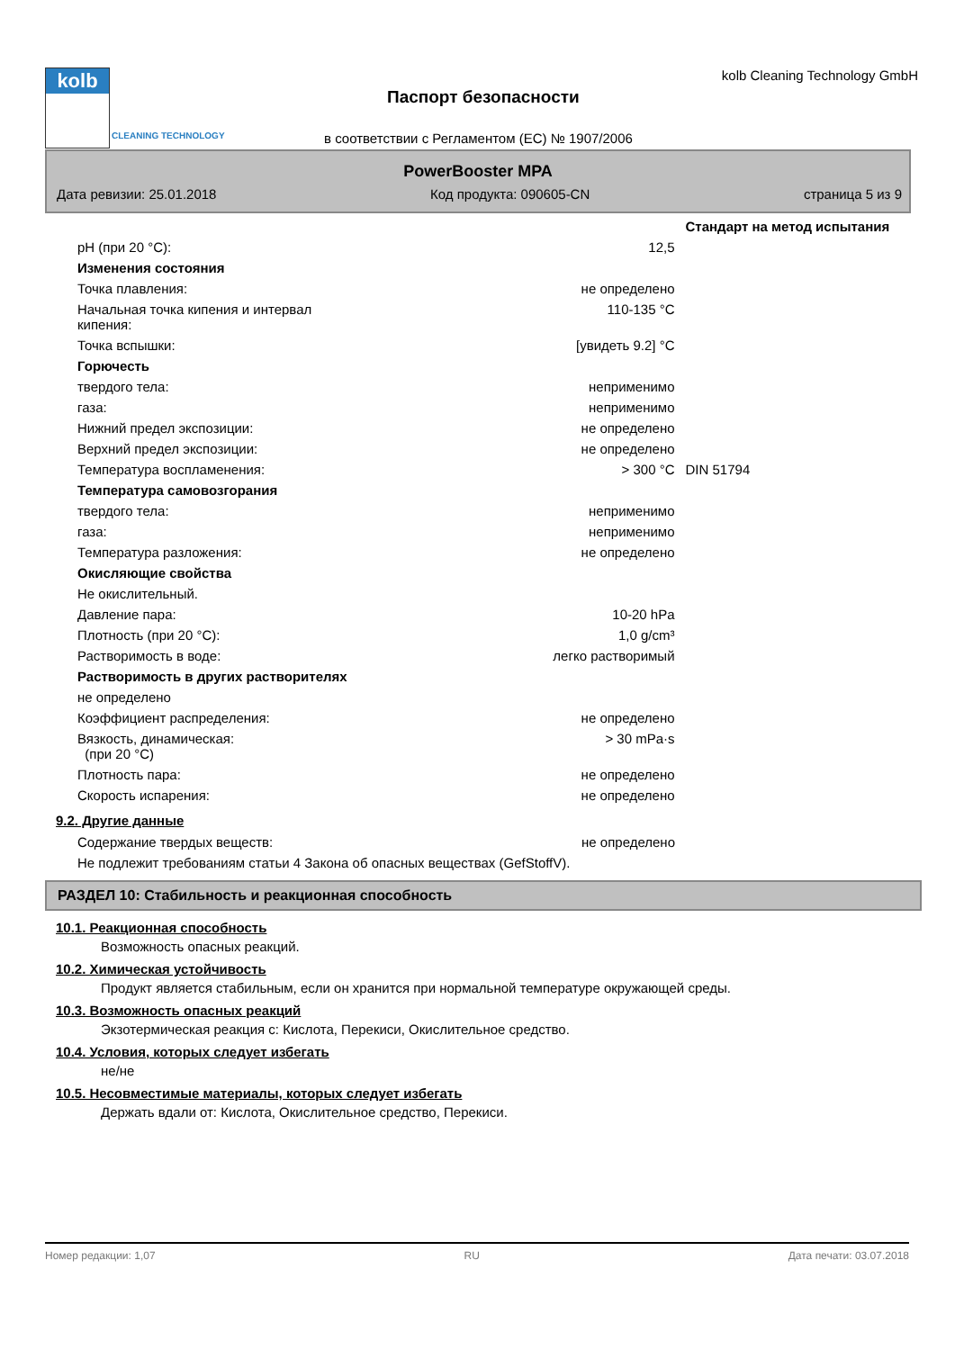kolb
CLEANING TECHNOLOGY
Паспорт безопасности
kolb Cleaning Technology GmbH
в соответствии с Регламентом (ЕС) № 1907/2006
PowerBooster MPA
Дата ревизии: 25.01.2018 Код продукта: 090605-CN страница 5 из 9
| | | Стандарт на метод испытания |
| pH (при 20 °C): | 12,5 | |
| Изменения состояния | | |
| Точка плавления: | не определено | |
| Начальная точка кипения и интервал кипения: | 110-135 °C | |
| Точка вспышки: | [увидеть 9.2] °C | |
| Горючесть | | |
| твердого тела: | неприменимо | |
| газа: | неприменимо | |
| Нижний предел экспозиции: | не определено | |
| Верхний предел экспозиции: | не определено | |
| Температура воспламенения: | > 300 °C | DIN 51794 |
| Температура самовозгорания | | |
| твердого тела: | неприменимо | |
| газа: | неприменимо | |
| Температура разложения: | не определено | |
| Окисляющие свойства | | |
| Не окислительный. | | |
| Давление пара: | 10-20 hPa | |
| Плотность (при 20 °C): | 1,0 g/cm³ | |
| Растворимость в воде: | легко растворимый | |
| Растворимость в других растворителях | | |
| не определено | | |
| Коэффициент распределения: | не определено | |
| Вязкость, динамическая: (при 20 °C) | > 30 mPa·s | |
| Плотность пара: | не определено | |
| Скорость испарения: | не определено | |
9.2. Другие данные
| Содержание твердых веществ: | не определено | |
| Не подлежит требованиям статьи 4 Закона об опасных веществах (GefStoffV). | | |
РАЗДЕЛ 10: Стабильность и реакционная способность
10.1. Реакционная способность
Возможность опасных реакций.
10.2. Химическая устойчивость
Продукт является стабильным, если он хранится при нормальной температуре окружающей среды.
10.3. Возможность опасных реакций
Экзотермическая реакция с: Кислота, Перекиси, Окислительное средство.
10.4. Условия, которых следует избегать
не/не
10.5. Несовместимые материалы, которых следует избегать
Держать вдали от: Кислота, Окислительное средство, Перекиси.
Номер редакции: 1,07 RU Дата печати: 03.07.2018